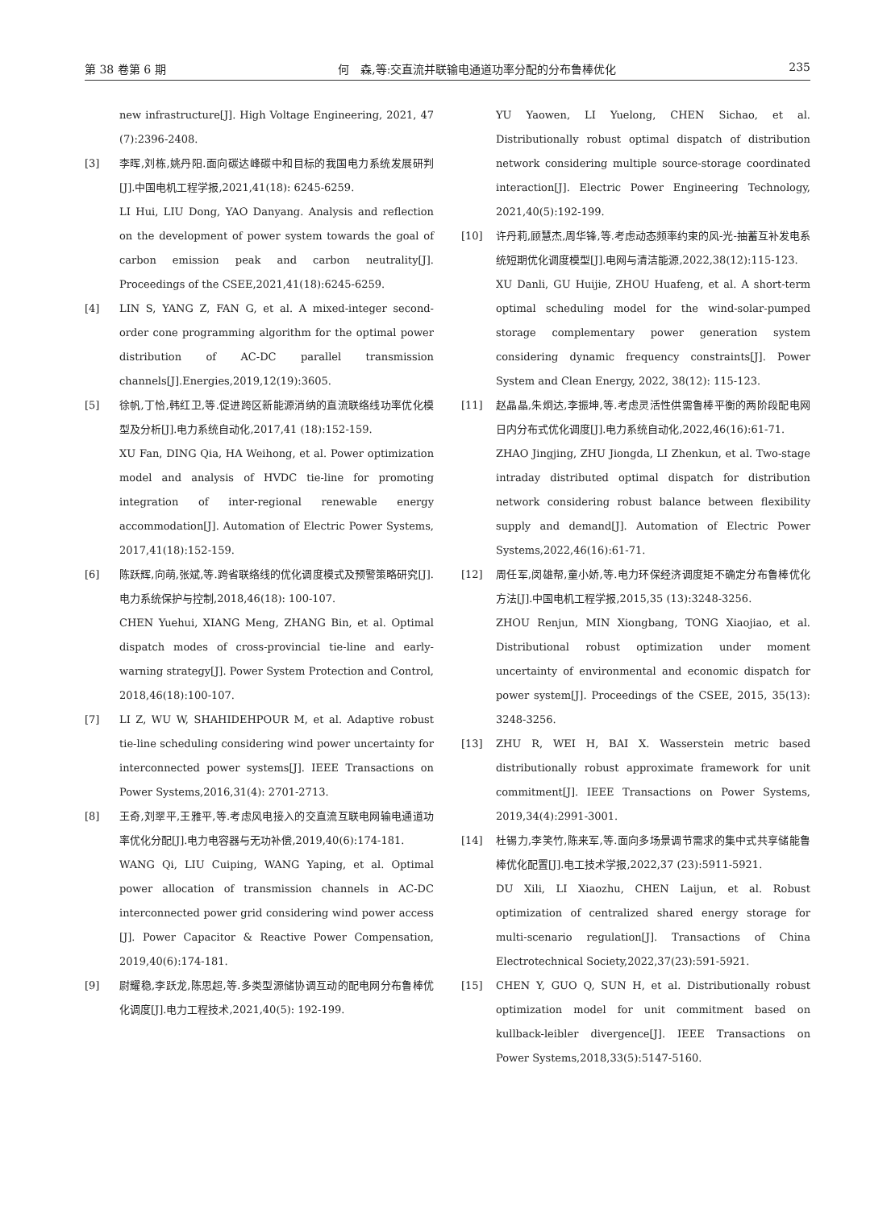第 38 卷第 6 期 何　森,等:交直流并联输电通道功率分配的分布鲁棒优化 235
new infrastructure[J]. High Voltage Engineering, 2021, 47 (7):2396-2408.
[3] 李晖,刘栋,姚丹阳.面向碳达峰碳中和目标的我国电力系统发展研判[J].中国电机工程学报,2021,41(18): 6245-6259.
LI Hui, LIU Dong, YAO Danyang. Analysis and reflection on the development of power system towards the goal of carbon emission peak and carbon neutrality[J]. Proceedings of the CSEE,2021,41(18):6245-6259.
[4] LIN S, YANG Z, FAN G, et al. A mixed-integer second-order cone programming algorithm for the optimal power distribution of AC-DC parallel transmission channels[J].Energies,2019,12(19):3605.
[5] 徐帆,丁恰,韩红卫,等.促进跨区新能源消纳的直流联络线功率优化模型及分析[J].电力系统自动化,2017,41 (18):152-159.
XU Fan, DING Qia, HA Weihong, et al. Power optimization model and analysis of HVDC tie-line for promoting integration of inter-regional renewable energy accommodation[J]. Automation of Electric Power Systems, 2017,41(18):152-159.
[6] 陈跃辉,向萌,张斌,等.跨省联络线的优化调度模式及预警策略研究[J].电力系统保护与控制,2018,46(18): 100-107.
CHEN Yuehui, XIANG Meng, ZHANG Bin, et al. Optimal dispatch modes of cross-provincial tie-line and early-warning strategy[J]. Power System Protection and Control, 2018,46(18):100-107.
[7] LI Z, WU W, SHAHIDEHPOUR M, et al. Adaptive robust tie-line scheduling considering wind power uncertainty for interconnected power systems[J]. IEEE Transactions on Power Systems,2016,31(4): 2701-2713.
[8] 王奇,刘翠平,王雅平,等.考虑风电接入的交直流互联电网输电通道功率优化分配[J].电力电容器与无功补偿,2019,40(6):174-181.
WANG Qi, LIU Cuiping, WANG Yaping, et al. Optimal power allocation of transmission channels in AC-DC interconnected power grid considering wind power access [J]. Power Capacitor & Reactive Power Compensation, 2019,40(6):174-181.
[9] 尉耀稳,李跃龙,陈思超,等.多类型源储协调互动的配电网分布鲁棒优化调度[J].电力工程技术,2021,40(5): 192-199.
YU Yaowen, LI Yuelong, CHEN Sichao, et al. Distributionally robust optimal dispatch of distribution network considering multiple source-storage coordinated interaction[J]. Electric Power Engineering Technology, 2021,40(5):192-199.
[10] 许丹莉,顾慧杰,周华锋,等.考虑动态频率约束的风-光-抽蓄互补发电系统短期优化调度模型[J].电网与清洁能源,2022,38(12):115-123.
XU Danli, GU Huijie, ZHOU Huafeng, et al. A short-term optimal scheduling model for the wind-solar-pumped storage complementary power generation system considering dynamic frequency constraints[J]. Power System and Clean Energy, 2022, 38(12): 115-123.
[11] 赵晶晶,朱炯达,李振坤,等.考虑灵活性供需鲁棒平衡的两阶段配电网日内分布式优化调度[J].电力系统自动化,2022,46(16):61-71.
ZHAO Jingjing, ZHU Jiongda, LI Zhenkun, et al. Two-stage intraday distributed optimal dispatch for distribution network considering robust balance between flexibility supply and demand[J]. Automation of Electric Power Systems,2022,46(16):61-71.
[12] 周任军,闵雄帮,童小娇,等.电力环保经济调度矩不确定分布鲁棒优化方法[J].中国电机工程学报,2015,35 (13):3248-3256.
ZHOU Renjun, MIN Xiongbang, TONG Xiaojiao, et al. Distributional robust optimization under moment uncertainty of environmental and economic dispatch for power system[J]. Proceedings of the CSEE, 2015, 35(13): 3248-3256.
[13] ZHU R, WEI H, BAI X. Wasserstein metric based distributionally robust approximate framework for unit commitment[J]. IEEE Transactions on Power Systems, 2019,34(4):2991-3001.
[14] 杜锡力,李笑竹,陈来军,等.面向多场景调节需求的集中式共享储能鲁棒优化配置[J].电工技术学报,2022,37 (23):5911-5921.
DU Xili, LI Xiaozhu, CHEN Laijun, et al. Robust optimization of centralized shared energy storage for multi-scenario regulation[J]. Transactions of China Electrotechnical Society,2022,37(23):591-5921.
[15] CHEN Y, GUO Q, SUN H, et al. Distributionally robust optimization model for unit commitment based on kullback-leibler divergence[J]. IEEE Transactions on Power Systems,2018,33(5):5147-5160.